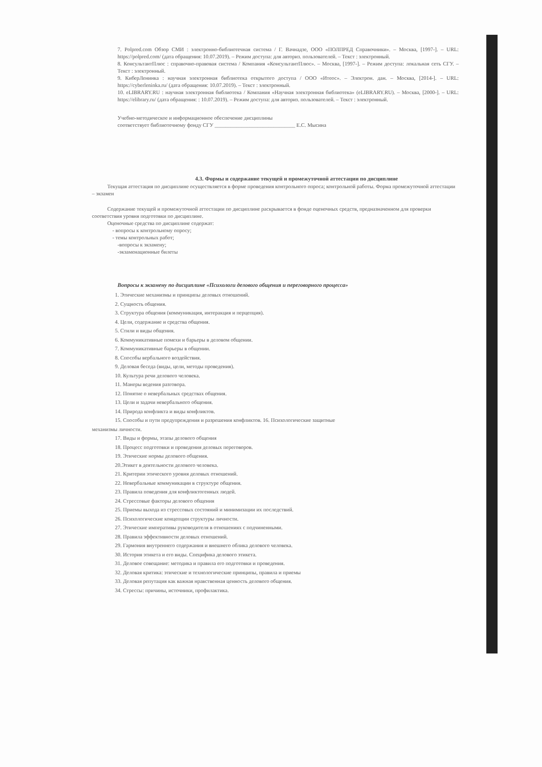7. Polpred.com Обзор СМИ : электронно-библиотечная система / Г. Вачнадзе, ООО «ПОЛПРЕД Справочники». – Москва, [1997-]. – URL: https://polpred.com/ (дата обращения: 10.07.2019). – Режим доступа: для авториз. пользователей. – Текст : электронный.
8. КонсультантПлюс : справочно-правовая система / Компания «КонсультантПлюс». – Москва, [1997-]. – Режим доступа: локальная сеть СГУ. – Текст : электронный.
9. КиберЛенинка : научная электронная библиотека открытого доступа / ООО «Итеос». – Электрон. дан. – Москва, [2014-]. – URL: https://cyberleninka.ru/ (дата обращения: 10.07.2019). – Текст : электронный.
10. eLIBRARY.RU : научная электронная библиотека / Компания «Научная электронная библиотека» (eLIBRARY.RU). – Москва, [2000-]. – URL: https://elibrary.ru/ (дата обращения: : 10.07.2019). – Режим доступа: для авториз. пользователей. – Текст : электронный.
Учебно-методическое и информационное обеспечение дисциплины
соответствует библиотечному фонду СГУ ______________________________ Е.С. Мысина
4.3. Формы и содержание текущей и промежуточной аттестации по дисциплине
Текущая аттестация по дисциплине осуществляется в форме проведения контрольного опроса; контрольной работы. Форма промежуточной аттестации – экзамен
Содержание текущей и промежуточной аттестации по дисциплине раскрывается в фонде оценочных средств, предназначенном для проверки соответствия уровня подготовки по дисциплине.
Оценочные средства по дисциплине содержат:
- вопросы к контрольному опросу;
- темы контрольных работ;
-вопросы к экзамену;
-экзаменационные билеты
Вопросы к экзамену по дисциплине «Психологи делового общения и переговорного процесса»
1. Этические механизмы и принципы деловых отношений.
2. Сущность общения.
3. Структура общения (коммуникация, интеракция и перцепция).
4. Цели, содержание и средства общения.
5. Стили и виды общения.
6. Коммуникативные помехи и барьеры в деловом общении.
7. Коммуникативные барьеры в общении.
8. Способы вербального воздействия.
9. Деловая беседа (виды, цели, методы проведения).
10. Культура речи делового человека.
11. Манеры ведения разговора.
12. Понятие о невербальных средствах общения.
13. Цели и задачи невербального общения.
14. Природа конфликта и виды конфликтов.
15. Способы и пути предупреждения и разрешения конфликтов. 16. Психологические защитные
механизмы личности.
17. Виды и формы, этапы делового общения
18. Процесс подготовки и проведения деловых переговоров.
19. Этические нормы делового общения.
20.Этикет в деятельности делового человека.
21. Критерии этического уровня деловых отношений.
22. Невербальные коммуникации в структуре общения.
23. Правила поведения для конфликтогенных людей.
24. Стрессовые факторы делового общения
25. Приемы выхода из стрессовых состояний и минимизации их последствий.
26. Психологические концепции структуры личности.
27. Этические императивы руководителя в отношениях с подчиненными.
28. Правила эффективности деловых отношений.
29. Гармония внутреннего содержания и внешнего облика делового человека.
30. История этикета и его виды. Специфика делового этикета.
31. Деловое совещание: методика и правила его подготовки и проведения.
32. Деловая критика: этические и технологические принципы, правила и приемы
33. Деловая репутация как важная нравственная ценность делового общения.
34. Стрессы: причины, источники, профилактика.